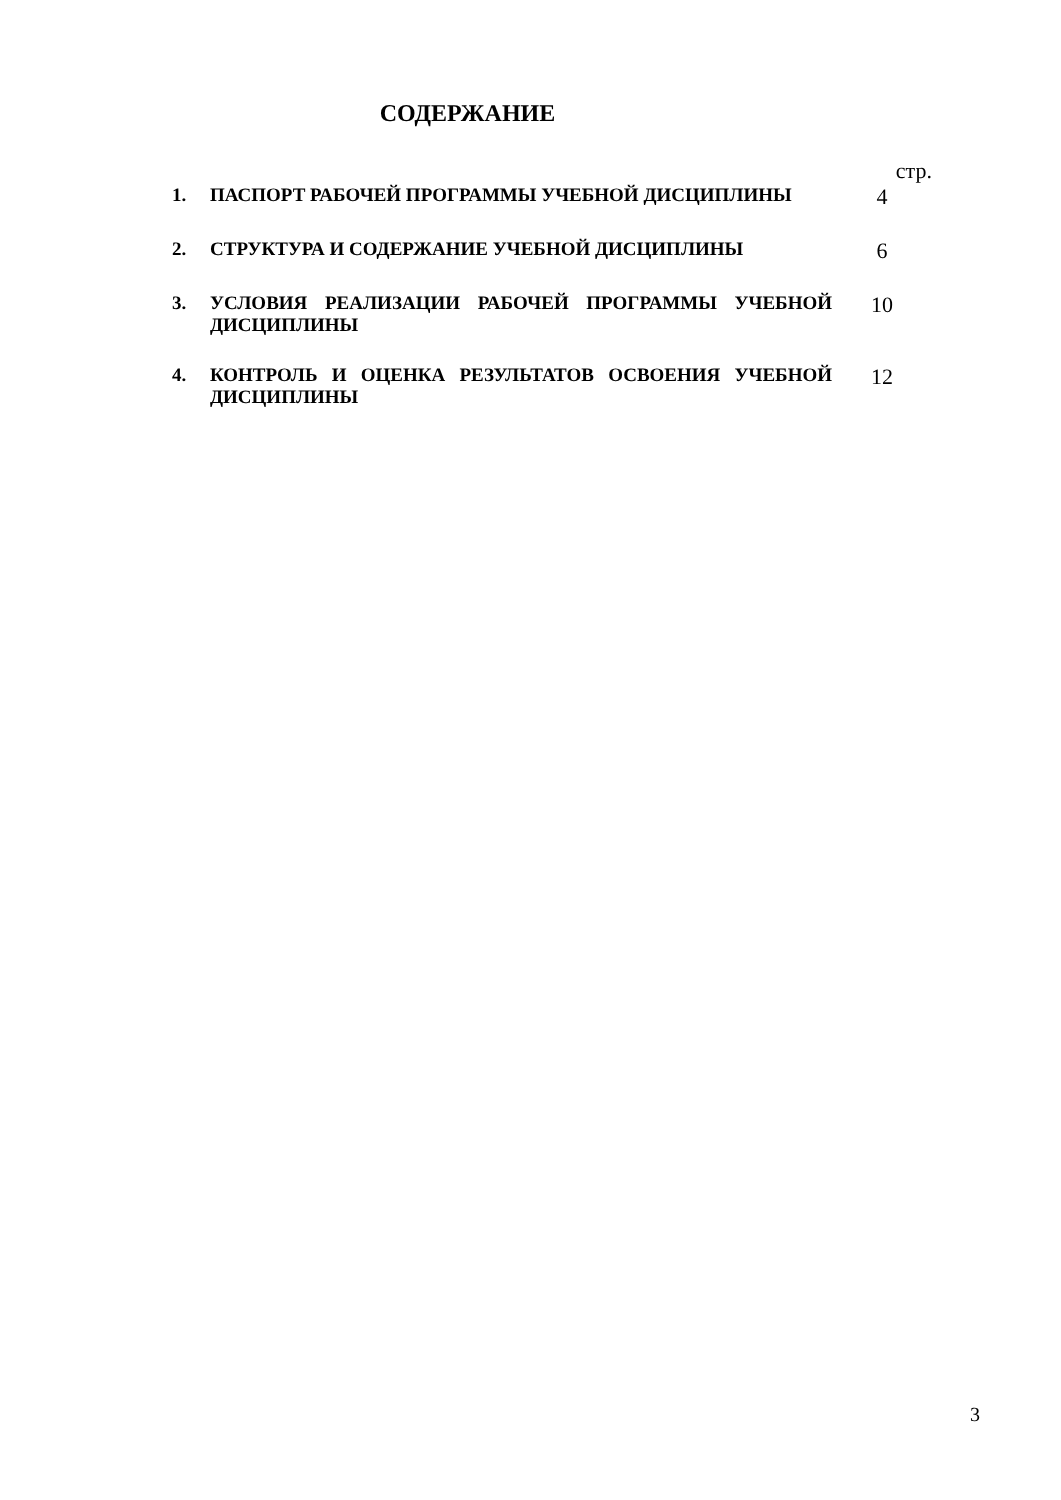СОДЕРЖАНИЕ
стр.
1.
ПАСПОРТ РАБОЧЕЙ ПРОГРАММЫ УЧЕБНОЙ ДИСЦИПЛИНЫ
4
2.
СТРУКТУРА И СОДЕРЖАНИЕ УЧЕБНОЙ ДИСЦИПЛИНЫ
6
3.
УСЛОВИЯ РЕАЛИЗАЦИИ РАБОЧЕЙ ПРОГРАММЫ УЧЕБНОЙ ДИСЦИПЛИНЫ
10
4.
КОНТРОЛЬ И ОЦЕНКА РЕЗУЛЬТАТОВ ОСВОЕНИЯ УЧЕБНОЙ ДИСЦИПЛИНЫ
12
3